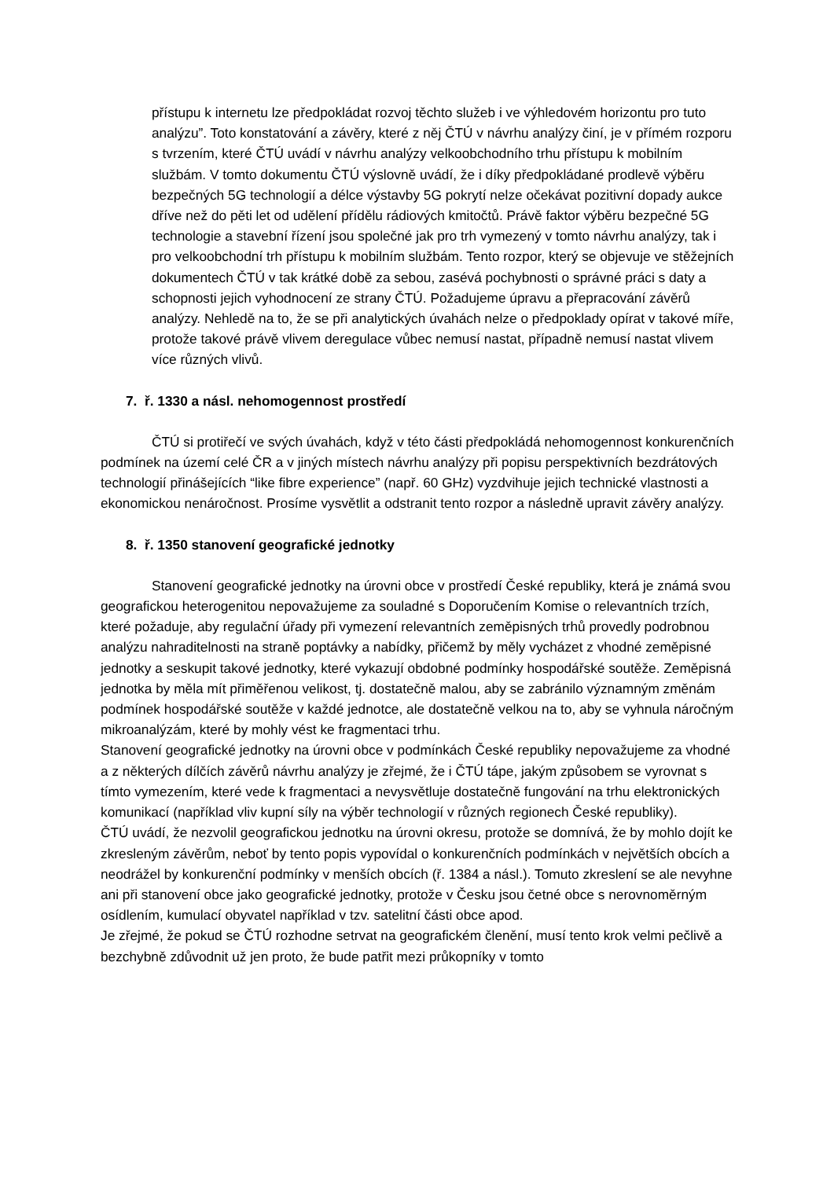přístupu k internetu lze předpokládat rozvoj těchto služeb i ve výhledovém horizontu pro tuto analýzu”. Toto konstatování a závěry, které z něj ČTÚ v návrhu analýzy činí, je v přímém rozporu s tvrzením, které ČTÚ uvádí v návrhu analýzy velkoobchodního trhu přístupu k mobilním službám. V tomto dokumentu ČTÚ výslovně uvádí, že i díky předpokládané prodlevě výběru bezpečných 5G technologií a délce výstavby 5G pokrytí nelze očekávat pozitivní dopady aukce dříve než do pěti let od udělení přídělu rádiových kmitočtů. Právě faktor výběru bezpečné 5G technologie a stavební řízení jsou společné jak pro trh vymezený v tomto návrhu analýzy, tak i pro velkoobchodní trh přístupu k mobilním službám. Tento rozpor, který se objevuje ve stěžejních dokumentech ČTÚ v tak krátké době za sebou, zasévá pochybnosti o správné práci s daty a schopnosti jejich vyhodnocení ze strany ČTÚ. Požadujeme úpravu a přepracování závěrů analýzy. Nehledě na to, že se při analytických úvahách nelze o předpoklady opírat v takové míře, protože takové právě vlivem deregulace vůbec nemusí nastat, případně nemusí nastat vlivem více různých vlivů.
7. ř. 1330 a násl. nehomogennost prostředí
ČTÚ si protiřečí ve svých úvahách, když v této části předpokládá nehomogennost konkurenčních podmínek na území celé ČR a v jiných místech návrhu analýzy při popisu perspektivních bezdrátových technologií přinášejících “like fibre experience” (např. 60 GHz) vyzdvihuje jejich technické vlastnosti a ekonomickou nenáročnost. Prosíme vysvětlit a odstranit tento rozpor a následně upravit závěry analýzy.
8. ř. 1350 stanovení geografické jednotky
Stanovení geografické jednotky na úrovni obce v prostředí České republiky, která je známá svou geografickou heterogenitou nepovažujeme za souladné s Doporučením Komise o relevantních trzích, které požaduje, aby regulační úřady při vymezení relevantních zeměpisných trhů provedly podrobnou analýzu nahraditelnosti na straně poptávky a nabídky, přičemž by měly vycházet z vhodné zeměpisné jednotky a seskupit takové jednotky, které vykazují obdobné podmínky hospodářské soutěže. Zeměpisná jednotka by měla mít přiměřenou velikost, tj. dostatečně malou, aby se zabránilo významným změnám podmínek hospodářské soutěže v každé jednotce, ale dostatečně velkou na to, aby se vyhnula náročným mikroanalýzám, které by mohly vést ke fragmentaci trhu.
Stanovení geografické jednotky na úrovni obce v podmínkách České republiky nepovažujeme za vhodné a z některých dílčích závěrů návrhu analýzy je zřejmé, že i ČTÚ tápe, jakým způsobem se vyrovnat s tímto vymezením, které vede k fragmentaci a nevysvětluje dostatečně fungování na trhu elektronických komunikací (například vliv kupní síly na výběr technologií v různých regionech České republiky).
ČTÚ uvádí, že nezvolil geografickou jednotku na úrovni okresu, protože se domnívá, že by mohlo dojít ke zkresleným závěrům, neboť by tento popis vypovídal o konkurenčních podmínkách v největších obcích a neodrážel by konkurenční podmínky v menších obcích (ř. 1384 a násl.). Tomuto zkreslení se ale nevyhne ani při stanovení obce jako geografické jednotky, protože v Česku jsou četné obce s nerovnoměrným osídlením, kumulací obyvatel například v tzv. satelitní části obce apod.
Je zřejmé, že pokud se ČTÚ rozhodne setrvat na geografickém členění, musí tento krok velmi pečlivě a bezchybně zdůvodnit už jen proto, že bude patřit mezi průkopníky v tomto